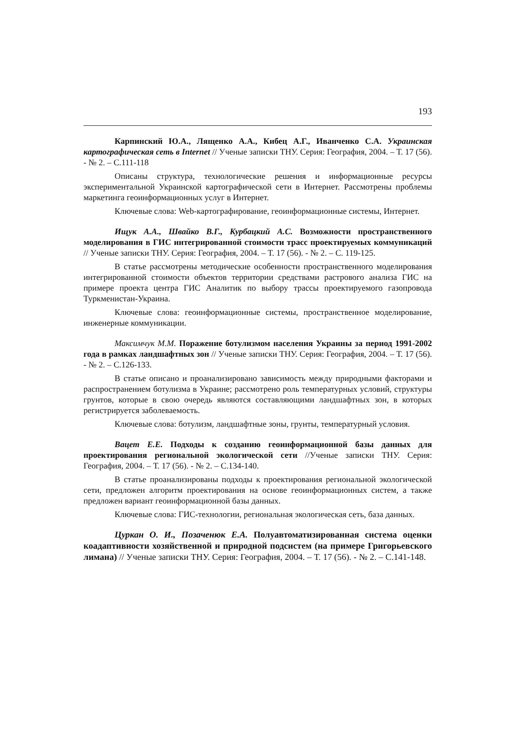193
Карпинский Ю.А., Лященко А.А., Кибец А.Г., Иванченко С.А. Украинская картографическая сеть в Internet // Ученые записки ТНУ. Серия: География, 2004. – Т. 17 (56). - № 2. – С.111-118
Описаны структура, технологические решения и информационные ресурсы экспериментальной Украинской картографической сети в Интернет. Рассмотрены проблемы маркетинга геоинформационных услуг в Интернет.
Ключевые слова: Web-картографирование, геоинформационные системы, Интернет.
Ищук А.А., Швайко В.Г., Курбацкий А.С. Возможности пространственного моделирования в ГИС интегрированной стоимости трасс проектируемых коммуникаций // Ученые записки ТНУ. Серия: География, 2004. – Т. 17 (56). - № 2. – С. 119-125.
В статье рассмотрены методические особенности пространственного моделирования интегрированной стоимости объектов территории средствами растрового анализа ГИС на примере проекта центра ГИС Аналитик по выбору трассы проектируемого газопровода Туркменистан-Украина.
Ключевые слова: геоинформационные системы, пространственное моделирование, инженерные коммуникации.
Максимчук М.М. Поражение ботулизмом населения Украины за период 1991-2002 года в рамках ландшафтных зон // Ученые записки ТНУ. Серия: География, 2004. – Т. 17 (56). - № 2. – С.126-133.
В статье описано и проанализировано зависимость между природными факторами и распространением ботулизма в Украине; рассмотрено роль температурных условий, структуры грунтов, которые в свою очередь являются составляющими ландшафтных зон, в которых регистрируется заболеваемость.
Ключевые слова: ботулизм, ландшафтные зоны, грунты, температурный условия.
Вацет Е.Е. Подходы к созданию геоинформационной базы данных для проектирования региональной экологической сети //Ученые записки ТНУ. Серия: География, 2004. – Т. 17 (56). - № 2. – С.134-140.
В статье проанализированы подходы к проектирования региональной экологической сети, предложен алгоритм проектирования на основе геоинформационных систем, а также предложен вариант геоинформационной базы данных.
Ключевые слова: ГИС-технологии, региональная экологическая сеть, база данных.
Цуркан О. И., Позаченюк Е.А. Полуавтоматизированная система оценки коадаптивности хозяйственной и природной подсистем (на примере Григорьевского лимана) // Ученые записки ТНУ. Серия: География, 2004. – Т. 17 (56). - № 2. – С.141-148.